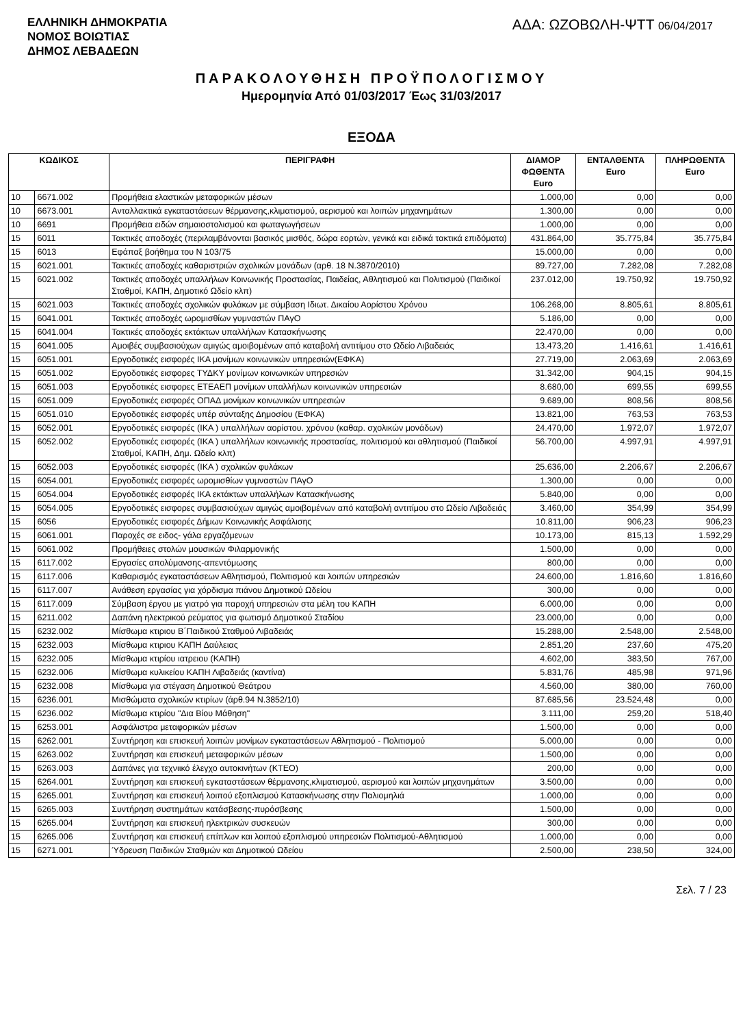ΕΛΛΗΝΙΚΗ ΔΗΜΟΚΡΑΤΙΑ
ΝΟΜΟΣ ΒΟΙΩΤΙΑΣ
ΔΗΜΟΣ ΛΕΒΑΔΕΩΝ
ΑΔΑ: ΩΖΟΒΩΛΗ-ΨΤΤ 06/04/2017
ΠΑΡΑΚΟΛΟΥΘΗΣΗ ΠΡΟΫΠΟΛΟΓΙΣΜΟΥ
Ημερομηνία Από 01/03/2017 Έως 31/03/2017
ΕΞΟΔΑ
| ΚΩΔΙΚΟΣ | | ΠΕΡΙΓΡΑΦΗ | ΔΙΑΜΟΡ ΦΩΘΕΝΤΑ Euro | ΕΝΤΑΛΘΕΝΤΑ Euro | ΠΛΗΡΩΘΕΝΤΑ Euro |
| --- | --- | --- | --- | --- | --- |
| 10 | 6671.002 | Προμήθεια ελαστικών μεταφορικών μέσων | 1.000,00 | 0,00 | 0,00 |
| 10 | 6673.001 | Ανταλλακτικά εγκαταστάσεων θέρμανσης,κλιματισμού, αερισμού και λοιπών μηχανημάτων | 1.300,00 | 0,00 | 0,00 |
| 10 | 6691 | Προμήθεια ειδών σημαιοστολισμού και φωταγωγήσεων | 1.000,00 | 0,00 | 0,00 |
| 15 | 6011 | Τακτικές αποδοχές (περιλαμβάνονται βασικός μισθός, δώρα εορτών, γενικά και ειδικά τακτικά επιδόματα) | 431.864,00 | 35.775,84 | 35.775,84 |
| 15 | 6013 | Εφάπαξ βοήθημα του Ν 103/75 | 15.000,00 | 0,00 | 0,00 |
| 15 | 6021.001 | Τακτικές αποδοχές καθαριστριών σχολικών μονάδων (αρθ. 18 Ν.3870/2010) | 89.727,00 | 7.282,08 | 7.282,08 |
| 15 | 6021.002 | Τακτικές αποδοχές υπαλλήλων Κοινωνικής Προστασίας, Παιδείας, Αθλητισμού και Πολιτισμού (Παιδικοί Σταθμοί, ΚΑΠΗ, Δημοτικό Ωδείο κλπ) | 237.012,00 | 19.750,92 | 19.750,92 |
| 15 | 6021.003 | Τακτικές αποδοχές σχολικών φυλάκων με σύμβαση Ιδιωτ. Δικαίου Αορίστου Χρόνου | 106.268,00 | 8.805,61 | 8.805,61 |
| 15 | 6041.001 | Τακτικές αποδοχές ωρομισθίων γυμναστών ΠΑγΟ | 5.186,00 | 0,00 | 0,00 |
| 15 | 6041.004 | Τακτικές αποδοχές εκτάκτων υπαλλήλων Κατασκήνωσης | 22.470,00 | 0,00 | 0,00 |
| 15 | 6041.005 | Αμοιβές συμβασιούχων αμιγώς αμοιβομένων από καταβολή αντιτίμου στο Ωδείο Λιβαδειάς | 13.473,20 | 1.416,61 | 1.416,61 |
| 15 | 6051.001 | Εργοδοτικές εισφορές ΙΚΑ μονίμων κοινωνικών υπηρεσιών(ΕΦΚΑ) | 27.719,00 | 2.063,69 | 2.063,69 |
| 15 | 6051.002 | Εργοδοτικές εισφορες ΤΥΔΚΥ μονίμων κοινωνικών υπηρεσιών | 31.342,00 | 904,15 | 904,15 |
| 15 | 6051.003 | Εργοδοτικές εισφορες ΕΤΕΑΕΠ μονίμων υπαλλήλων κοινωνικών υπηρεσιών | 8.680,00 | 699,55 | 699,55 |
| 15 | 6051.009 | Εργοδοτικές εισφορές ΟΠΑΔ μονίμων κοινωνικών υπηρεσιών | 9.689,00 | 808,56 | 808,56 |
| 15 | 6051.010 | Εργοδοτικές εισφορές υπέρ σύνταξης Δημοσίου (ΕΦΚΑ) | 13.821,00 | 763,53 | 763,53 |
| 15 | 6052.001 | Εργοδοτικές εισφορές (ΙΚΑ ) υπαλλήλων αορίστου. χρόνου (καθαρ. σχολικών μονάδων) | 24.470,00 | 1.972,07 | 1.972,07 |
| 15 | 6052.002 | Εργοδοτικές εισφορές (ΙΚΑ ) υπαλλήλων κοινωνικής προστασίας, πολιτισμού και αθλητισμού (Παιδικοί Σταθμοί, ΚΑΠΗ, Δημ. Ωδείο κλπ) | 56.700,00 | 4.997,91 | 4.997,91 |
| 15 | 6052.003 | Εργοδοτικές εισφορές (ΙΚΑ ) σχολικών φυλάκων | 25.636,00 | 2.206,67 | 2.206,67 |
| 15 | 6054.001 | Εργοδοτικές εισφορές ωρομισθίων γυμναστών ΠΑγΟ | 1.300,00 | 0,00 | 0,00 |
| 15 | 6054.004 | Εργοδοτικές εισφορές ΙΚΑ εκτάκτων υπαλλήλων Κατασκήνωσης | 5.840,00 | 0,00 | 0,00 |
| 15 | 6054.005 | Εργοδοτικές εισφορες συμβασιούχων αμιγώς αμοιβομένων από καταβολή αντιτίμου στο Ωδείο Λιβαδειάς | 3.460,00 | 354,99 | 354,99 |
| 15 | 6056 | Εργοδοτικές εισφορές Δήμων Κοινωνικής Ασφάλισης | 10.811,00 | 906,23 | 906,23 |
| 15 | 6061.001 | Παροχές σε ειδος- γάλα εργαζόμενων | 10.173,00 | 815,13 | 1.592,29 |
| 15 | 6061.002 | Προμήθειες στολών μουσικών Φιλαρμονικής | 1.500,00 | 0,00 | 0,00 |
| 15 | 6117.002 | Εργασίες απολύμανσης-απεντόμωσης | 800,00 | 0,00 | 0,00 |
| 15 | 6117.006 | Καθαρισμός εγκαταστάσεων Αθλητισμού, Πολιτισμού και λοιπών υπηρεσιών | 24.600,00 | 1.816,60 | 1.816,60 |
| 15 | 6117.007 | Ανάθεση εργασίας για χόρδισμα πιάνου Δημοτικού Ωδείου | 300,00 | 0,00 | 0,00 |
| 15 | 6117.009 | Σύμβαση έργου με γιατρό για παροχή υπηρεσιών στα μέλη του ΚΑΠΗ | 6.000,00 | 0,00 | 0,00 |
| 15 | 6211.002 | Δαπάνη ηλεκτρικού ρεύματος για φωτισμό Δημοτικού Σταδίου | 23.000,00 | 0,00 | 0,00 |
| 15 | 6232.002 | Μίσθωμα κτιριου Β΄Παιδικού Σταθμού Λιβαδειάς | 15.288,00 | 2.548,00 | 2.548,00 |
| 15 | 6232.003 | Μίσθωμα κτιριου ΚΑΠΗ Δαύλειας | 2.851,20 | 237,60 | 475,20 |
| 15 | 6232.005 | Μίσθωμα κτιρίου ιατρειου (ΚΑΠΗ) | 4.602,00 | 383,50 | 767,00 |
| 15 | 6232.006 | Μίσθωμα κυλικείου ΚΑΠΗ Λιβαδειάς (καντίνα) | 5.831,76 | 485,98 | 971,96 |
| 15 | 6232.008 | Μίσθωμα για στέγαση Δημοτικού Θεάτρου | 4.560,00 | 380,00 | 760,00 |
| 15 | 6236.001 | Μισθώματα σχολικών κτιρίων (άρθ.94 Ν.3852/10) | 87.685,56 | 23.524,48 | 0,00 |
| 15 | 6236.002 | Μίσθωμα κτιρίου "Δια Βίου Μάθηση" | 3.111,00 | 259,20 | 518,40 |
| 15 | 6253.001 | Ασφάλιστρα μεταφορικών μέσων | 1.500,00 | 0,00 | 0,00 |
| 15 | 6262.001 | Συντήρηση και επισκευή λοιπών μονίμων εγκαταστάσεων Αθλητισμού - Πολιτισμού | 5.000,00 | 0,00 | 0,00 |
| 15 | 6263.002 | Συντήρηση και επισκευή μεταφορικών μέσων | 1.500,00 | 0,00 | 0,00 |
| 15 | 6263.003 | Δαπάνες για τεχνιικό έλεγχο αυτοκινήτων (ΚΤΕΟ) | 200,00 | 0,00 | 0,00 |
| 15 | 6264.001 | Συντήρηση και επισκευή εγκαταστάσεων θέρμανσης,κλιματισμού, αερισμού και λοιπών μηχανημάτων | 3.500,00 | 0,00 | 0,00 |
| 15 | 6265.001 | Συντήρηση και επισκευή λοιπού εξοπλισμού Κατασκήνωσης στην Παλιομηλιά | 1.000,00 | 0,00 | 0,00 |
| 15 | 6265.003 | Συντήρηση συστημάτων κατάσβεσης-πυρόσβεσης | 1.500,00 | 0,00 | 0,00 |
| 15 | 6265.004 | Συντήρηση και επισκευή ηλεκτρικών συσκευών | 300,00 | 0,00 | 0,00 |
| 15 | 6265.006 | Συντήρηση και επισκευή επίπλων και λοιπού εξοπλισμού υπηρεσιών Πολιτισμού-Αθλητισμού | 1.000,00 | 0,00 | 0,00 |
| 15 | 6271.001 | Ύδρευση Παιδικών Σταθμών και Δημοτικού Ωδείου | 2.500,00 | 238,50 | 324,00 |
Σελ. 7 / 23